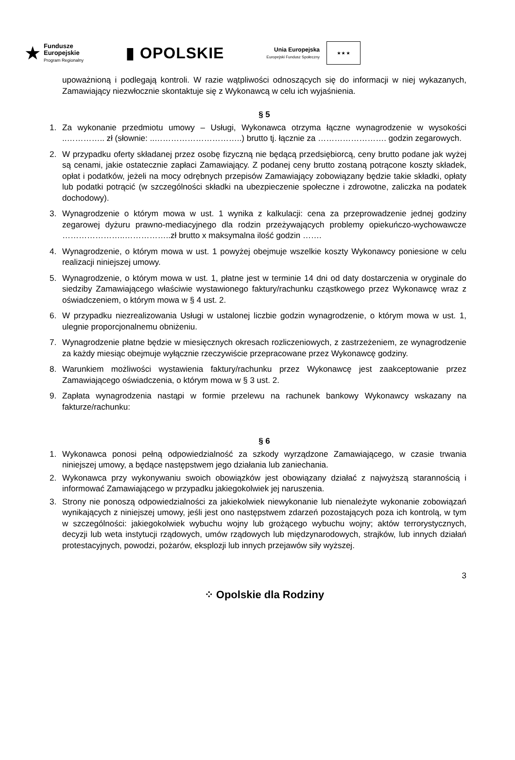★
Fundusze
Europejskie
Program Regionalny
▮ OPOLSKIE
Unia Europejska
Europejski Fundusz Społeczny
★ ★ ★
upoważnioną i podlegają kontroli. W razie wątpliwości odnoszących się do informacji w niej wykazanych, Zamawiający niezwłocznie skontaktuje się z Wykonawcą w celu ich wyjaśnienia.
§ 5
1. Za wykonanie przedmiotu umowy – Usługi, Wykonawca otrzyma łączne wynagrodzenie w wysokości ..………….. zł (słownie: ..…………………………..) brutto tj. łącznie za ……………………. godzin zegarowych.
2. W przypadku oferty składanej przez osobę fizyczną nie będącą przedsiębiorcą, ceny brutto podane jak wyżej są cenami, jakie ostatecznie zapłaci Zamawiający. Z podanej ceny brutto zostaną potrącone koszty składek, opłat i podatków, jeżeli na mocy odrębnych przepisów Zamawiający zobowiązany będzie takie składki, opłaty lub podatki potrącić (w szczególności składki na ubezpieczenie społeczne i zdrowotne, zaliczka na podatek dochodowy).
3. Wynagrodzenie o którym mowa w ust. 1 wynika z kalkulacji: cena za przeprowadzenie jednej godziny zegarowej dyżuru prawno-mediacyjnego dla rodzin przeżywających problemy opiekuńczo-wychowawcze …………………..……………..zł brutto x maksymalna ilość godzin …….
4. Wynagrodzenie, o którym mowa w ust. 1 powyżej obejmuje wszelkie koszty Wykonawcy poniesione w celu realizacji niniejszej umowy.
5. Wynagrodzenie, o którym mowa w ust. 1, płatne jest w terminie 14 dni od daty dostarczenia w oryginale do siedziby Zamawiającego właściwie wystawionego faktury/rachunku cząstkowego przez Wykonawcę wraz z oświadczeniem, o którym mowa w § 4 ust. 2.
6. W przypadku niezrealizowania Usługi w ustalonej liczbie godzin wynagrodzenie, o którym mowa w ust. 1, ulegnie proporcjonalnemu obniżeniu.
7. Wynagrodzenie płatne będzie w miesięcznych okresach rozliczeniowych, z zastrzeżeniem, ze wynagrodzenie za każdy miesiąc obejmuje wyłącznie rzeczywiście przepracowane przez Wykonawcę godziny.
8. Warunkiem możliwości wystawienia faktury/rachunku przez Wykonawcę jest zaakceptowanie przez Zamawiającego oświadczenia, o którym mowa w § 3 ust. 2.
9. Zapłata wynagrodzenia nastąpi w formie przelewu na rachunek bankowy Wykonawcy wskazany na fakturze/rachunku:
§ 6
1. Wykonawca ponosi pełną odpowiedzialność za szkody wyrządzone Zamawiającego, w czasie trwania niniejszej umowy, a będące następstwem jego działania lub zaniechania.
2. Wykonawca przy wykonywaniu swoich obowiązków jest obowiązany działać z najwyższą starannością i informować Zamawiającego w przypadku jakiegokolwiek jej naruszenia.
3. Strony nie ponoszą odpowiedzialności za jakiekolwiek niewykonanie lub nienależyte wykonanie zobowiązań wynikających z niniejszej umowy, jeśli jest ono następstwem zdarzeń pozostających poza ich kontrolą, w tym w szczególności: jakiegokolwiek wybuchu wojny lub grożącego wybuchu wojny; aktów terrorystycznych, decyzji lub weta instytucji rządowych, umów rządowych lub międzynarodowych, strajków, lub innych działań protestacyjnych, powodzi, pożarów, eksplozji lub innych przejawów siły wyższej.
3
⁘ Opolskie dla Rodziny